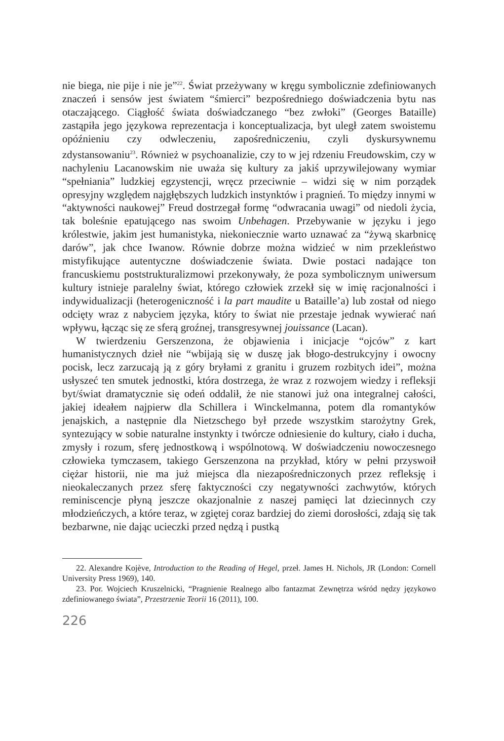nie biega, nie pije i nie je”<sup>22</sup>. Świat przeżywany w kręgu symbolicznie zdefiniowanych znaczeń i sensów jest światem “śmierci” bezpośredniego doświadczenia bytu nas otaczającego. Ciągłość świata doświadczanego “bez zwłoki” (Georges Bataille) zastąpiła jego językowa reprezentacja i konceptualizacja, byt uległ zatem swoistemu opóźnieniu czy odwleczeniu, zapośredniczeniu, czyli dyskursywnemu zdystansowaniu<sup>23</sup>. Również w psychoanalizie, czy to w jej rdzeniu Freudowskim, czy w nachyleniu Lacanowskim nie uważa się kultury za jakiś uprzywilejowany wymiar “spełniania” ludzkiej egzystencji, wręcz przeciwnie – widzi się w nim porządek opresyjny względem najgłębszych ludzkich instynktów i pragnień. To między innymi w “aktywności naukowej” Freud dostrzegał formę “odwracania uwagi” od niedoli życia, tak boleśnie epatującego nas swoim Unbehagen. Przebywanie w języku i jego królestwie, jakim jest humanistyka, niekoniecznie warto uznawać za “żywą skarbnicę darów”, jak chce Iwanow. Równie dobrze można widzieć w nim przekleństwo mistyfikujące autentyczne doświadczenie świata. Dwie postaci nadające ton francuskiemu poststrukturalizmowi przekonywały, że poza symbolicznym uniwersum kultury istnieje paralelny świat, którego człowiek zrzekł się w imię racjonalności i indywidualizacji (heterogeniczność i la part maudite u Bataille’a) lub został od niego odcięty wraz z nabyciem języka, który to świat nie przestaje jednak wywierać nań wpływu, łącząc się ze sferą groźnej, transgresywnej jouissance (Lacan).
W twierdzeniu Gerszenzona, że objawienia i inicjacje “ojców” z kart humanistycznych dzieł nie “wbijają się w duszę jak błogo-destrukcyjny i owocny pocisk, lecz zarzucają ją z góry bryłami z granitu i gruzem rozbitych idei”, można usłyszeć ten smutek jednostki, która dostrzega, że wraz z rozwojem wiedzy i refleksji byt/świat dramatycznie się odeń oddalił, że nie stanowi już ona integralnej całości, jakiej ideałem najpierw dla Schillera i Winckelmanna, potem dla romantyków jenajskich, a następnie dla Nietzschego był przede wszystkim starożytny Grek, syntezujący w sobie naturalne instynkty i twórcze odniesienie do kultury, ciało i ducha, zmysły i rozum, sferę jednostkową i wspólnotową. W doświadczeniu nowoczesnego człowieka tymczasem, takiego Gerszenzona na przykład, który w pełni przyswoił ciężar historii, nie ma już miejsca dla niezapośredniczonych przez refleksję i nieokaleczanych przez sferę faktyczności czy negatywności zachwytów, których reminiscencje płyną jeszcze okazjonalnie z naszej pamięci lat dziecinnych czy młodzieńczych, a które teraz, w zgiętej coraz bardziej do ziemi dorosłości, zdają się tak bezbarwne, nie dając ucieczki przed nędzą i pustką
22. Alexandre Kojève, Introduction to the Reading of Hegel, przeł. James H. Nichols, JR (London: Cornell University Press 1969), 140.
23. Por. Wojciech Kruszelnicki, “Pragnienie Realnego albo fantazmat Zewnętrza wśród nędzy językowo zdefiniowanego świata”, Przestrzenie Teorii 16 (2011), 100.
226